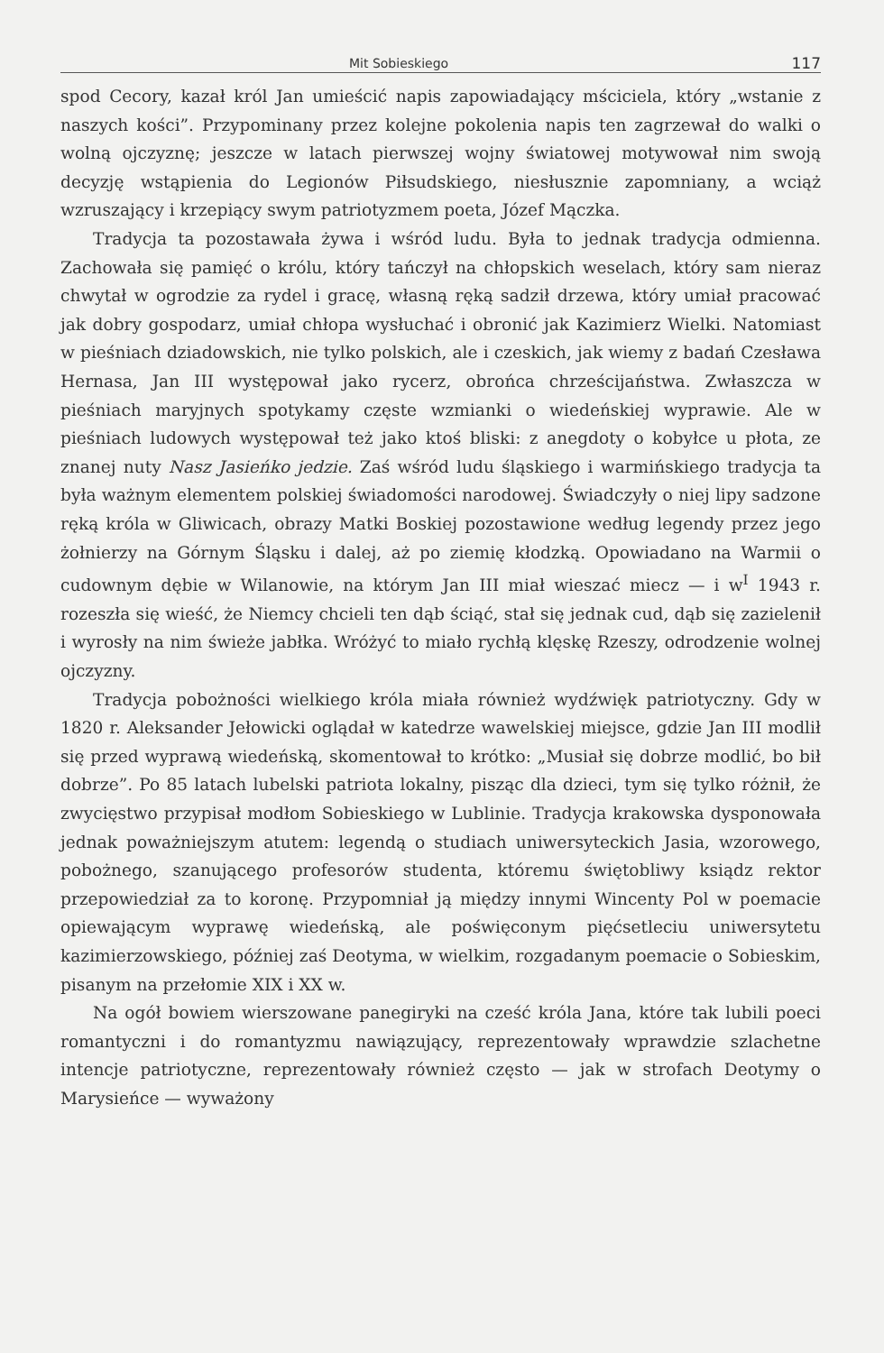Mit Sobieskiego 117
spod Cecory, kazał król Jan umieścić napis zapowiadający mściciela, który „wstanie z naszych kości”. Przypominany przez kolejne pokolenia napis ten zagrzewał do walki o wolną ojczyznę; jeszcze w latach pierwszej wojny światowej motywował nim swoją decyzję wstąpienia do Legionów Piłsudskiego, niesłusznie zapomniany, a wciąż wzruszający i krzepiący swym patriotyzmem poeta, Józef Mączka.
Tradycja ta pozostawała żywa i wśród ludu. Była to jednak tradycja odmienna. Zachowała się pamięć o królu, który tańczył na chłopskich weselach, który sam nieraz chwytał w ogrodzie za rydel i gracę, własną ręką sadził drzewa, który umiał pracować jak dobry gospodarz, umiał chłopa wysłuchać i obronić jak Kazimierz Wielki. Natomiast w pieśniach dziadowskich, nie tylko polskich, ale i czeskich, jak wiemy z badań Czesława Hernasa, Jan III występował jako rycerz, obrońca chrześcijaństwa. Zwłaszcza w pieśniach maryjnych spotykamy częste wzmianki o wiedeńskiej wyprawie. Ale w pieśniach ludowych występował też jako ktoś bliski: z anegdoty o kobyłce u płota, ze znanej nuty Nasz Jasieńko jedzie. Zaś wśród ludu śląskiego i warmińskiego tradycja ta była ważnym elementem polskiej świadomości narodowej. Świadczyły o niej lipy sadzone ręką króla w Gliwicach, obrazy Matki Boskiej pozostawione według legendy przez jego żołnierzy na Górnym Śląsku i dalej, aż po ziemię kłodzką. Opowiadano na Warmii o cudownym dębie w Wilanowie, na którym Jan III miał wieszać miecz — i w<sup>I</sup> 1943 r. rozeszła się wieść, że Niemcy chcieli ten dąb ściąć, stał się jednak cud, dąb się zazielenił i wyrosły na nim świeże jabłka. Wróżyć to miało rychłą klęskę Rzeszy, odrodzenie wolnej ojczyzny.
Tradycja pobożności wielkiego króla miała również wydźwięk patriotyczny. Gdy w 1820 r. Aleksander Jełowicki oglądał w katedrze wawelskiej miejsce, gdzie Jan III modlił się przed wyprawą wiedeńską, skomentował to krótko: „Musiał się dobrze modlić, bo bił dobrze”. Po 85 latach lubelski patriota lokalny, pisząc dla dzieci, tym się tylko różnił, że zwycięstwo przypisał modłom Sobieskiego w Lublinie. Tradycja krakowska dysponowała jednak poważniejszym atutem: legendą o studiach uniwersyteckich Jasia, wzorowego, pobożnego, szanującego profesorów studenta, któremu świętobliwy ksiądz rektor przepowiedział za to koronę. Przypomniał ją między innymi Wincenty Pol w poemacie opiewającym wyprawę wiedeńską, ale poświęconym pięćsetleciu uniwersytetu kazimierzowskiego, później zaś Deotyma, w wielkim, rozgadanym poemacie o Sobieskim, pisanym na przełomie XIX i XX w.
Na ogół bowiem wierszowane panegiryki na cześć króla Jana, które tak lubili poeci romantyczni i do romantyzmu nawiązujący, reprezentowały wprawdzie szlachetne intencje patriotyczne, reprezentowały również często — jak w strofach Deotymy o Marysieńce — wyważony